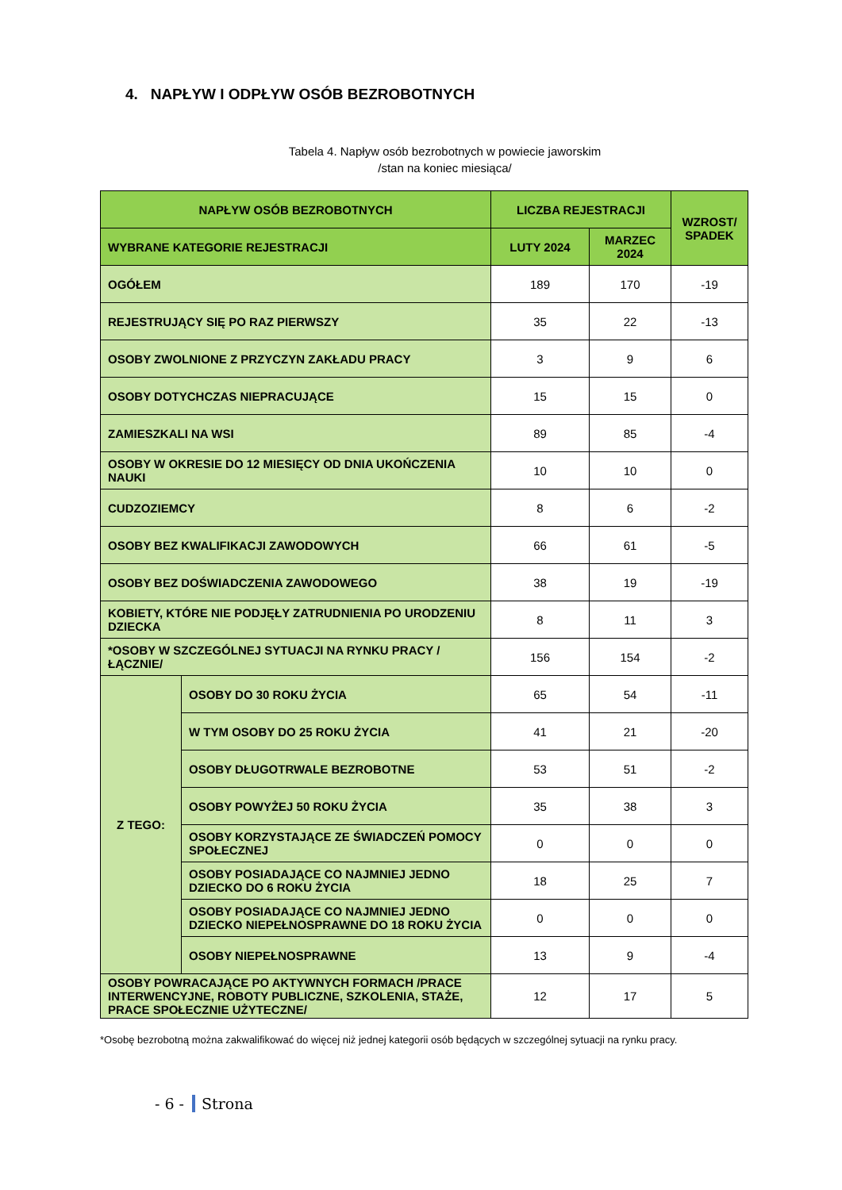4. NAPŁYW I ODPŁYW OSÓB BEZROBOTNYCH
Tabela 4. Napływ osób bezrobotnych w powiecie jaworskim
/stan na koniec miesiąca/
| NAPŁYW OSÓB BEZROBOTNYCH | | LICZBA REJESTRACJI | | WZROST/ SPADEK |
| --- | --- | --- | --- | --- |
| WYBRANE KATEGORIE REJESTRACJI | | LUTY 2024 | MARZEC 2024 | |
| OGÓŁEM | | 189 | 170 | -19 |
| REJESTRUJĄCY SIĘ PO RAZ PIERWSZY | | 35 | 22 | -13 |
| OSOBY ZWOLNIONE Z PRZYCZYN ZAKŁADU PRACY | | 3 | 9 | 6 |
| OSOBY DOTYCHCZAS NIEPRACUJĄCE | | 15 | 15 | 0 |
| ZAMIESZKALI NA WSI | | 89 | 85 | -4 |
| OSOBY W OKRESIE DO 12 MIESIĘCY OD DNIA UKOŃCZENIA NAUKI | | 10 | 10 | 0 |
| CUDZOZIEMCY | | 8 | 6 | -2 |
| OSOBY BEZ KWALIFIKACJI ZAWODOWYCH | | 66 | 61 | -5 |
| OSOBY BEZ DOŚWIADCZENIA ZAWODOWEGO | | 38 | 19 | -19 |
| KOBIETY, KTÓRE NIE PODJĘŁY ZATRUDNIENIA PO URODZENIU DZIECKA | | 8 | 11 | 3 |
| *OSOBY W SZCZEGÓLNEJ SYTUACJI NA RYNKU PRACY /ŁĄCZNIE/ | | 156 | 154 | -2 |
| Z TEGO: | OSOBY DO 30 ROKU ŻYCIA | 65 | 54 | -11 |
| | W TYM OSOBY DO 25 ROKU ŻYCIA | 41 | 21 | -20 |
| | OSOBY DŁUGOTRWALE BEZROBOTNE | 53 | 51 | -2 |
| | OSOBY POWYŻEJ 50 ROKU ŻYCIA | 35 | 38 | 3 |
| | OSOBY KORZYSTAJĄCE ZE ŚWIADCZEŃ POMOCY SPOŁECZNEJ | 0 | 0 | 0 |
| | OSOBY POSIADAJĄCE CO NAJMNIEJ JEDNO DZIECKO DO 6 ROKU ŻYCIA | 18 | 25 | 7 |
| | OSOBY POSIADAJĄCE CO NAJMNIEJ JEDNO DZIECKO NIEPEŁNOSPRAWNE DO 18 ROKU ŻYCIA | 0 | 0 | 0 |
| | OSOBY NIEPEŁNOSPRAWNE | 13 | 9 | -4 |
| OSOBY POWRACAJĄCE PO AKTYWNYCH FORMACH /PRACE INTERWENCYJNE, ROBOTY PUBLICZNE, SZKOLENIA, STAŻE, PRACE SPOŁECZNIE UŻYTECZNE/ | | 12 | 17 | 5 |
*Osobę bezrobotną można zakwalifikować do więcej niż jednej kategorii osób będących w szczególnej sytuacji na rynku pracy.
- 6 - Strona